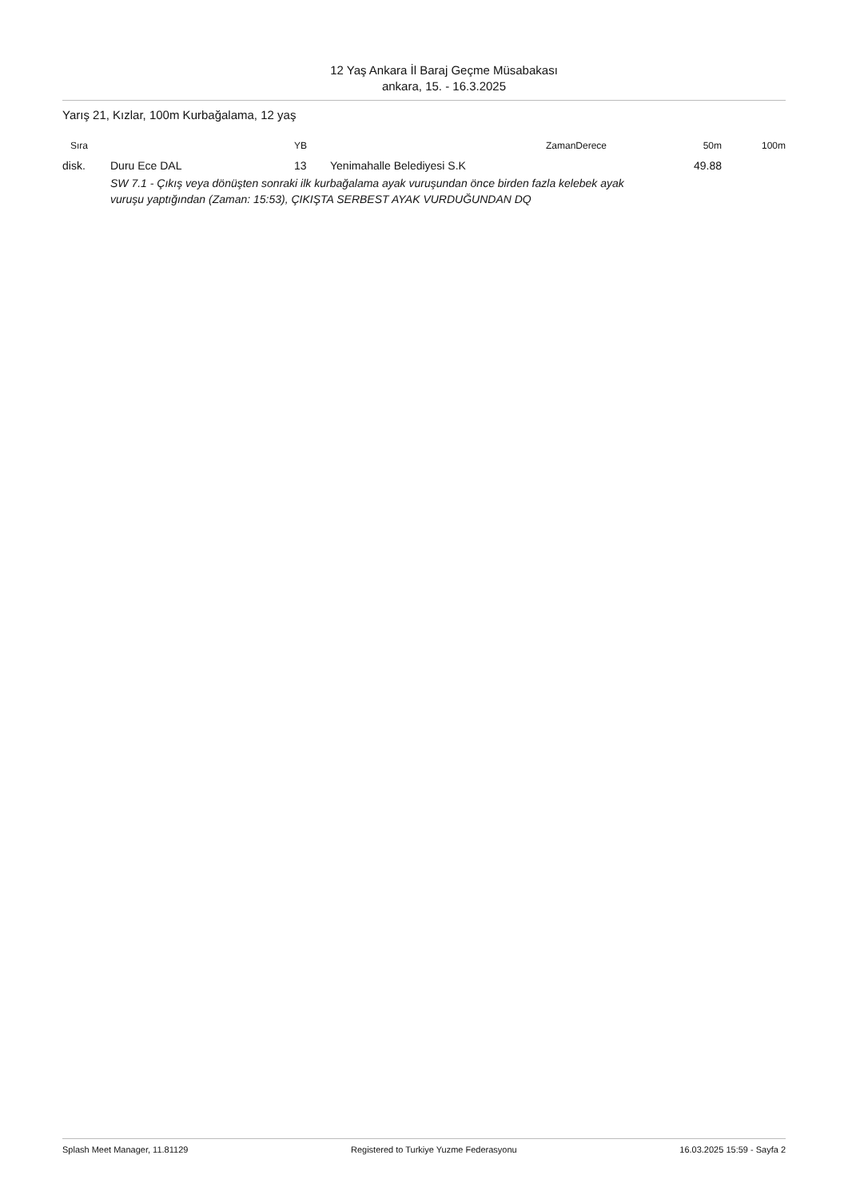12 Yaş Ankara İl Baraj Geçme Müsabakası
ankara, 15. - 16.3.2025
Yarış 21, Kızlar, 100m Kurbağalama, 12 yaş
| Sıra | | YB | | ZamanDerece | 50m | 100m |
| --- | --- | --- | --- | --- | --- | --- |
| disk. | Duru Ece DAL | 13 | Yenimahalle Belediyesi S.K | | 49.88 | |
| | SW 7.1 - Çıkış veya dönüşten sonraki ilk kurbağalama ayak vuruşundan önce birden fazla kelebek ayak vuruşu yaptığından (Zaman: 15:53), ÇIKIŞTA SERBEST AYAK VURDUĞUNDAN DQ | | | | | |
Splash Meet Manager, 11.81129 Registered to Turkiye Yuzme Federasyonu 16.03.2025 15:59 - Sayfa 2